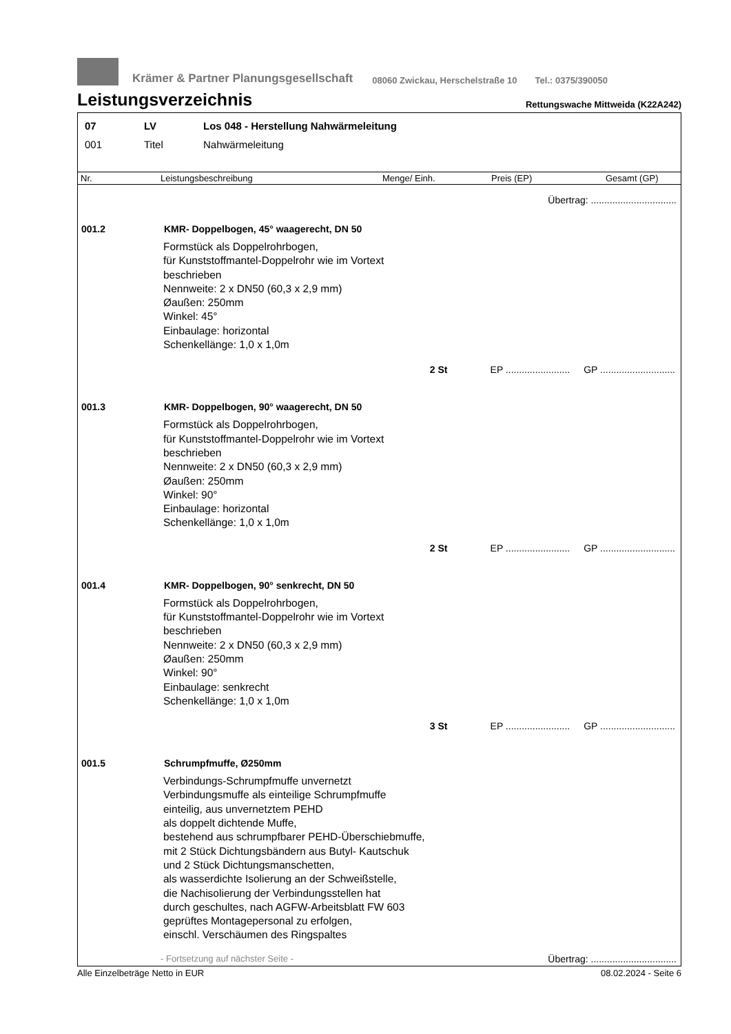Krämer & Partner Planungsgesellschaft 08060 Zwickau, Herschelstraße 10 Tel.: 0375/390050
Leistungsverzeichnis
Rettungswache Mittweida (K22A242)
07 LV Los 048 - Herstellung Nahwärmeleitung
001 Titel Nahwärmeleitung
Nr. Leistungsbeschreibung Menge/ Einh. Preis (EP) Gesamt (GP)
Übertrag: ................................
001.2 KMR- Doppelbogen, 45° waagerecht, DN 50
Formstück als Doppelrohrbogen,
für Kunststoffmantel-Doppelrohr wie im Vortext
beschrieben
Nennweite: 2 x DN50 (60,3 x 2,9 mm)
Øaußen: 250mm
Winkel: 45°
Einbaulage: horizontal
Schenkellänge: 1,0 x 1,0m
2 St EP ........................ GP ............................
001.3 KMR- Doppelbogen, 90° waagerecht, DN 50
Formstück als Doppelrohrbogen,
für Kunststoffmantel-Doppelrohr wie im Vortext
beschrieben
Nennweite: 2 x DN50 (60,3 x 2,9 mm)
Øaußen: 250mm
Winkel: 90°
Einbaulage: horizontal
Schenkellänge: 1,0 x 1,0m
2 St EP ........................ GP ............................
001.4 KMR- Doppelbogen, 90° senkrecht, DN 50
Formstück als Doppelrohrbogen,
für Kunststoffmantel-Doppelrohr wie im Vortext
beschrieben
Nennweite: 2 x DN50 (60,3 x 2,9 mm)
Øaußen: 250mm
Winkel: 90°
Einbaulage: senkrecht
Schenkellänge: 1,0 x 1,0m
3 St EP ........................ GP ............................
001.5 Schrumpfmuffe, Ø250mm
Verbindungs-Schrumpfmuffe unvernetzt
Verbindungsmuffe als einteilige Schrumpfmuffe
einteilig, aus unvernetztem PEHD
als doppelt dichtende Muffe,
bestehend aus schrumpfbarer PEHD-Überschiebmuffe,
mit 2 Stück Dichtungsbändern aus Butyl- Kautschuk
und 2 Stück Dichtungsmanschetten,
als wasserdichte Isolierung an der Schweißstelle,
die Nachisolierung der Verbindungsstellen hat
durch geschultes, nach AGFW-Arbeitsblatt FW 603
geprüftes Montagepersonal zu erfolgen,
einschl. Verschäumen des Ringspaltes
- Fortsetzung auf nächster Seite - Übertrag: ................................
Alle Einzelbeträge Netto in EUR 08.02.2024 - Seite 6